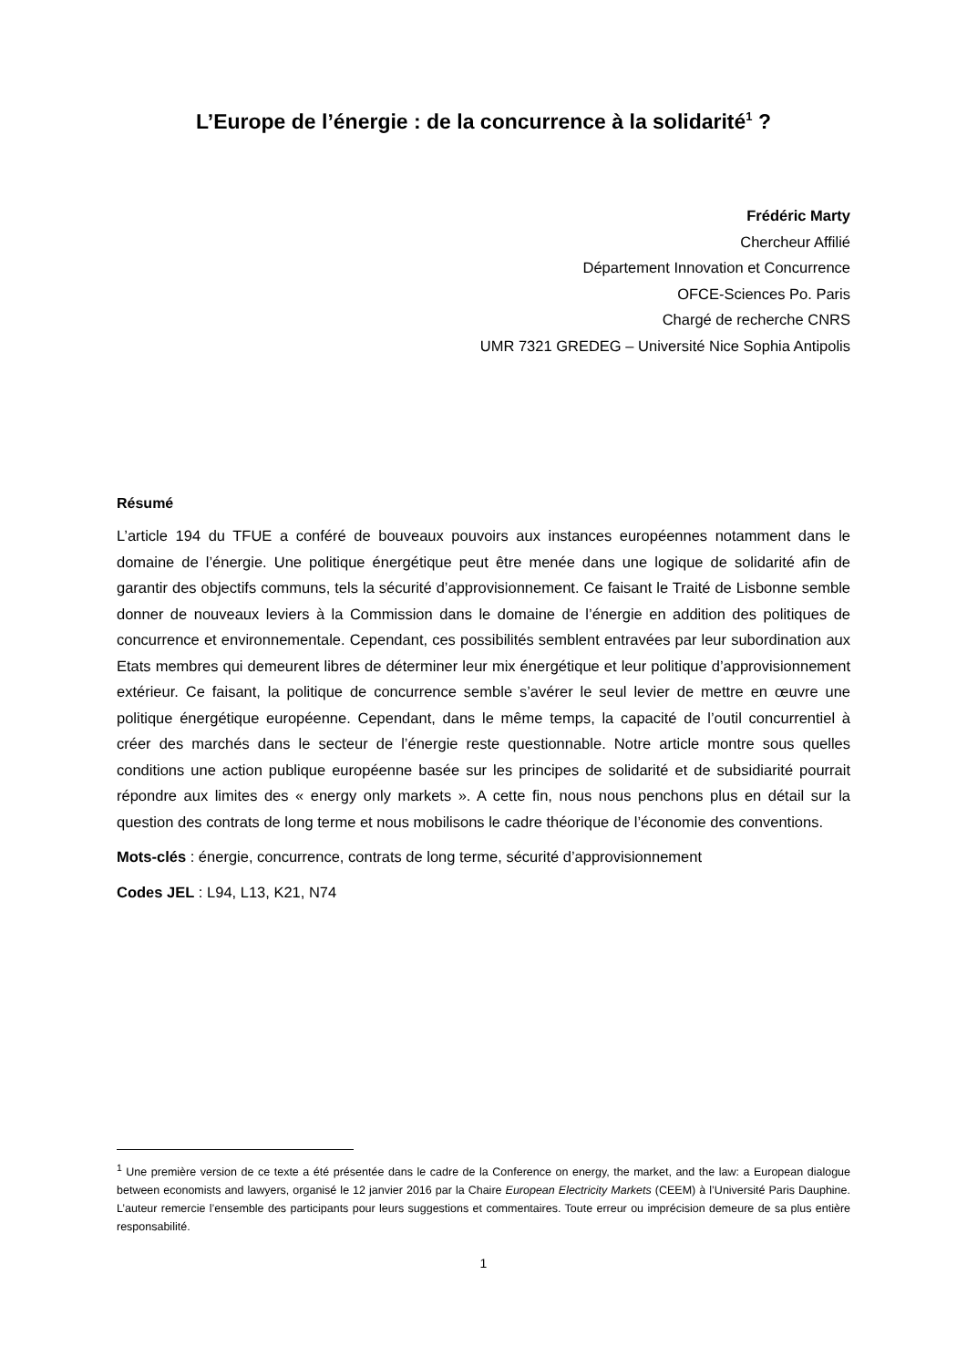L’Europe de l’énergie : de la concurrence à la solidarité<sup>1</sup> ?
Frédéric Marty
Chercheur Affilié
Département Innovation et Concurrence
OFCE-Sciences Po. Paris
Chargé de recherche CNRS
UMR 7321 GREDEG – Université Nice Sophia Antipolis
Résumé
L’article 194 du TFUE a conféré de bouveaux pouvoirs aux instances européennes notamment dans le domaine de l’énergie. Une politique énergétique peut être menée dans une logique de solidarité afin de garantir des objectifs communs, tels la sécurité d’approvisionnement. Ce faisant le Traité de Lisbonne semble donner de nouveaux leviers à la Commission dans le domaine de l’énergie en addition des politiques de concurrence et environnementale. Cependant, ces possibilités semblent entravées par leur subordination aux Etats membres qui demeurent libres de déterminer leur mix énergétique et leur politique d’approvisionnement extérieur. Ce faisant, la politique de concurrence semble s’avérer le seul levier de mettre en œuvre une politique énergétique européenne. Cependant, dans le même temps, la capacité de l’outil concurrentiel à créer des marchés dans le secteur de l’énergie reste questionnable. Notre article montre sous quelles conditions une action publique européenne basée sur les principes de solidarité et de subsidiarité pourrait répondre aux limites des « energy only markets ». A cette fin, nous nous penchons plus en détail sur la question des contrats de long terme et nous mobilisons le cadre théorique de l’économie des conventions.
Mots-clés : énergie, concurrence, contrats de long terme, sécurité d’approvisionnement
Codes JEL : L94, L13, K21, N74
<sup>1</sup> Une première version de ce texte a été présentée dans le cadre de la Conference on energy, the market, and the law: a European dialogue between economists and lawyers, organisé le 12 janvier 2016 par la Chaire European Electricity Markets (CEEM) à l’Université Paris Dauphine. L’auteur remercie l’ensemble des participants pour leurs suggestions et commentaires. Toute erreur ou imprécision demeure de sa plus entière responsabilité.
1